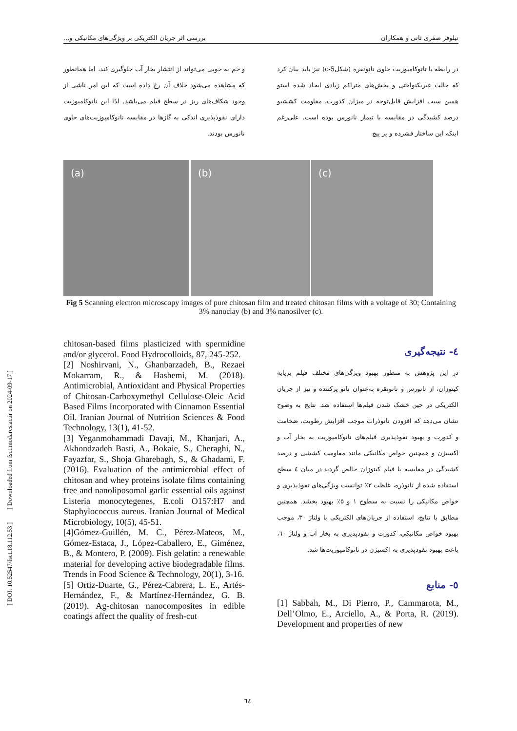نیلوفر صفری ثانی و همکاران بررسی اثر جریان الکتریکی بر ویژگی‌های مکانیکی و...
در رابطه با نانوکامپوزیت حاوی نانونقره (شکل‌c-5) نیز باید بیان کرد که حالت غیریکنواختی و بخش‌های متراکم زیادی ایجاد شده استو همین سبب افزایش قابل‌توجه در میزان کدورت، مقاومت کششیو درصد کشیدگی در مقایسه با تیمار نانورس بوده است. علی‌رغم اینکه این ساختار فشرده و پر پیچ
و خم به خوبی می‌تواند از انتشار بخار آب جلوگیری کند، اما همانطور که مشاهده می‌شود خلاف آن رخ داده است که این امر ناشی از وجود شکاف‌های ریز در سطح فیلم می‌باشد. لذا این نانوکامپوزیت دارای نفوذپذیری اندکی به گازها در مقایسه نانوکامپوزیت‌های حاوی نانورس بودند.
(a)
(b)
(c)
Fig 5 Scanning electron microscopy images of pure chitosan film and treated chitosan films with a voltage of 30; Containing 3% nanoclay (b) and 3% nanosilver (c).
٤- نتیجه‌گیری
در این پژوهش به منظور بهبود ویژگی‌های مختلف فیلم برپایه کیتوزان، از نانورس و نانونقره به‌عنوان نانو پرکننده و نیز از جریان الکتریکی در حین خشک شدن فیلم‌ها استفاده شد. نتایج به وضوح نشان می‌دهد که افزودن نانوذرات موجب افزایش رطوبت، ضخامت و کدورت و بهبود نفوذپذیری فیلم‌های نانوکامپوزیت به بخار آب و اکسیژن و همچنین خواص مکانیکی مانند مقاومت کششی و درصد کشیدگی در مقایسه با فیلم کیتوزان خالص گردید.در میان ٤ سطح استفاده شده از نانوذره، غلظت ۳٪ توانست ویژگی‌های نفوذپذیری و خواص مکانیکی را نسبت به سطوح ۱ و ۵٪ بهبود بخشد. همچنین مطابق با نتایج، استفاده از جریان‌های الکتریکی با ولتاژ ۳۰، موجب بهبود خواص مکانیکی، کدورت و نفوذپذیری به بخار آب و ولتاژ ٦۰، باعث بهبود نفوذپذیری به اکسیژن در نانوکامپوزیت‌ها شد.
٥- منابع
[1] Sabbah, M., Di Pierro, P., Cammarota, M., Dell’Olmo, E., Arciello, A., & Porta, R. (2019). Development and properties of new
chitosan-based films plasticized with spermidine and/or glycerol. Food Hydrocolloids, 87, 245-252.
[2] Noshirvani, N., Ghanbarzadeh, B., Rezaei Mokarram, R., & Hashemi, M. (2018). Antimicrobial, Antioxidant and Physical Properties of Chitosan-Carboxymethyl Cellulose-Oleic Acid Based Films Incorporated with Cinnamon Essential Oil. Iranian Journal of Nutrition Sciences & Food Technology, 13(1), 41-52.
[3] Yeganmohammadi Davaji, M., Khanjari, A., Akhondzadeh Basti, A., Bokaie, S., Cheraghi, N., Fayazfar, S., Shoja Gharebagh, S., & Ghadami, F. (2016). Evaluation of the antimicrobial effect of chitosan and whey proteins isolate films containing free and nanoliposomal garlic essential oils against Listeria monocytegenes, E.coli O157:H7 and Staphylococcus aureus. Iranian Journal of Medical Microbiology, 10(5), 45-51.
[4]Gómez-Guillén, M. C., Pérez-Mateos, M., Gómez-Estaca, J., López-Caballero, E., Giménez, B., & Montero, P. (2009). Fish gelatin: a renewable material for developing active biodegradable films. Trends in Food Science & Technology, 20(1), 3-16.
[5] Ortiz-Duarte, G., Pérez-Cabrera, L. E., Artés-Hernández, F., & Martínez-Hernández, G. B. (2019). Ag-chitosan nanocomposites in edible coatings affect the quality of fresh-cut
[ DOI: 10.52547/fsct.18.112.53 ] [ Downloaded from fsct.modares.ac.ir on 2024-09-17 ]
٦٤